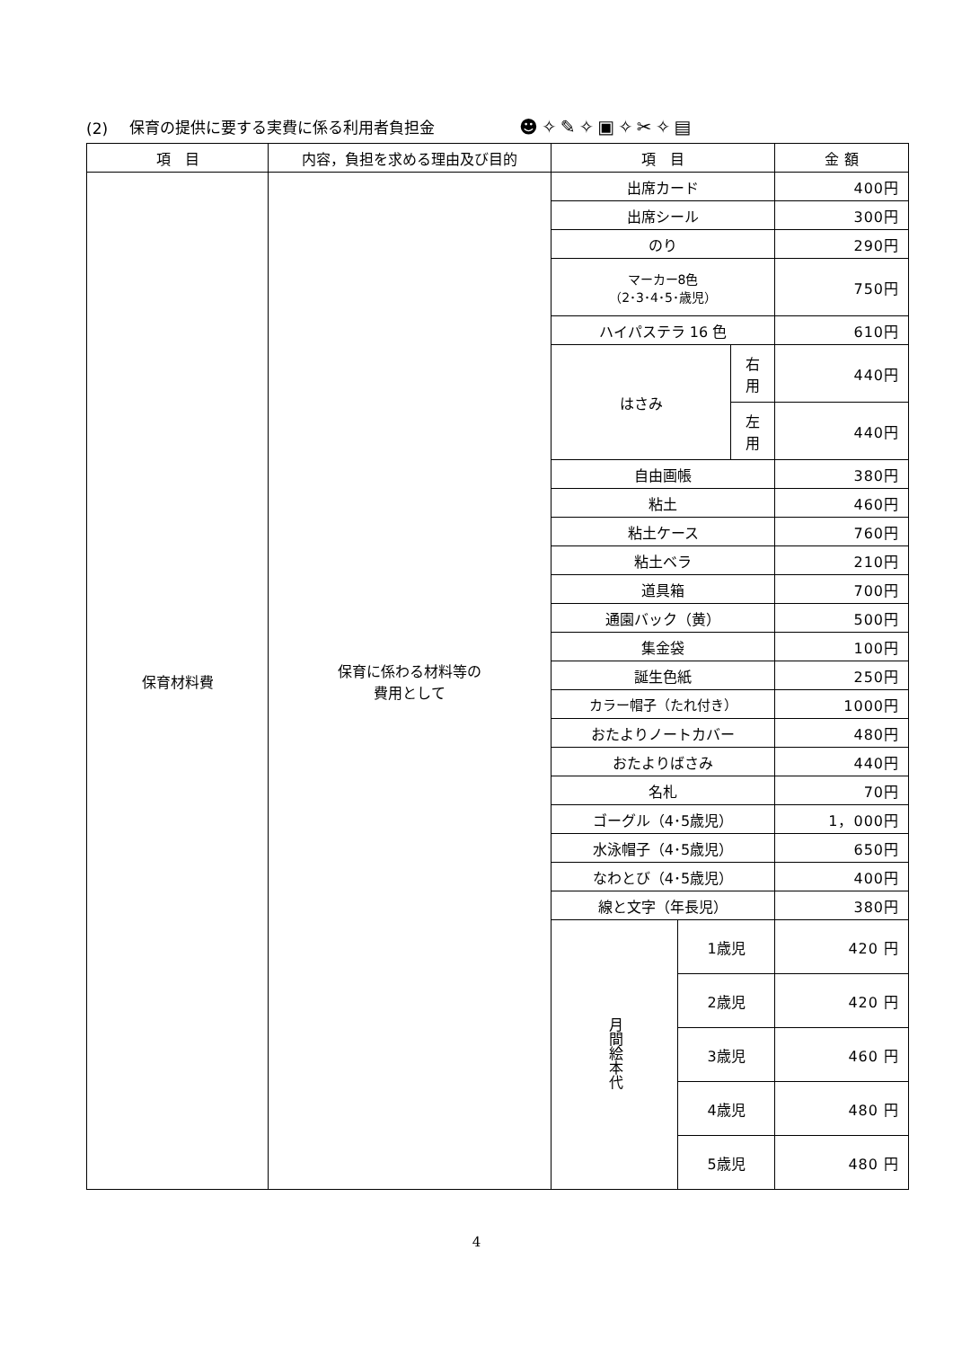(2) 保育の提供に要する実費に係る利用者負担金 ☻✧✎✧▣✧✂✧▤
| 項 目 | 内容，負担を求める理由及び目的 | 項 目 | | | 金 額 |
| --- | --- | --- | --- | --- | --- |
| 保育材料費 | 保育に係わる材料等の 費用として | 出席カード | | | 400円 |
| | | 出席シール | | | 300円 |
| | | のり | | | 290円 |
| | | マーカー8色 （2･3･4･5･歳児） | | | 750円 |
| | | ハイパステラ 16 色 | | | 610円 |
| | | はさみ | | 右 用 | 440円 |
| | | | | 左 用 | 440円 |
| | | 自由画帳 | | | 380円 |
| | | 粘土 | | | 460円 |
| | | 粘土ケース | | | 760円 |
| | | 粘土ベラ | | | 210円 |
| | | 道具箱 | | | 700円 |
| | | 通園バック（黄） | | | 500円 |
| | | 集金袋 | | | 100円 |
| | | 誕生色紙 | | | 250円 |
| | | カラー帽子（たれ付き） | | | 1000円 |
| | | おたよりノートカバー | | | 480円 |
| | | おたよりばさみ | | | 440円 |
| | | 名札 | | | 70円 |
| | | ゴーグル（4･5歳児） | | | 1，000円 |
| | | 水泳帽子（4･5歳児） | | | 650円 |
| | | なわとび（4･5歳児） | | | 400円 |
| | | 線と文字（年長児） | | | 380円 |
| | | 月間絵本代 | 1歳児 | | 420 円 |
| | | | 2歳児 | | 420 円 |
| | | | 3歳児 | | 460 円 |
| | | | 4歳児 | | 480 円 |
| | | | 5歳児 | | 480 円 |
4